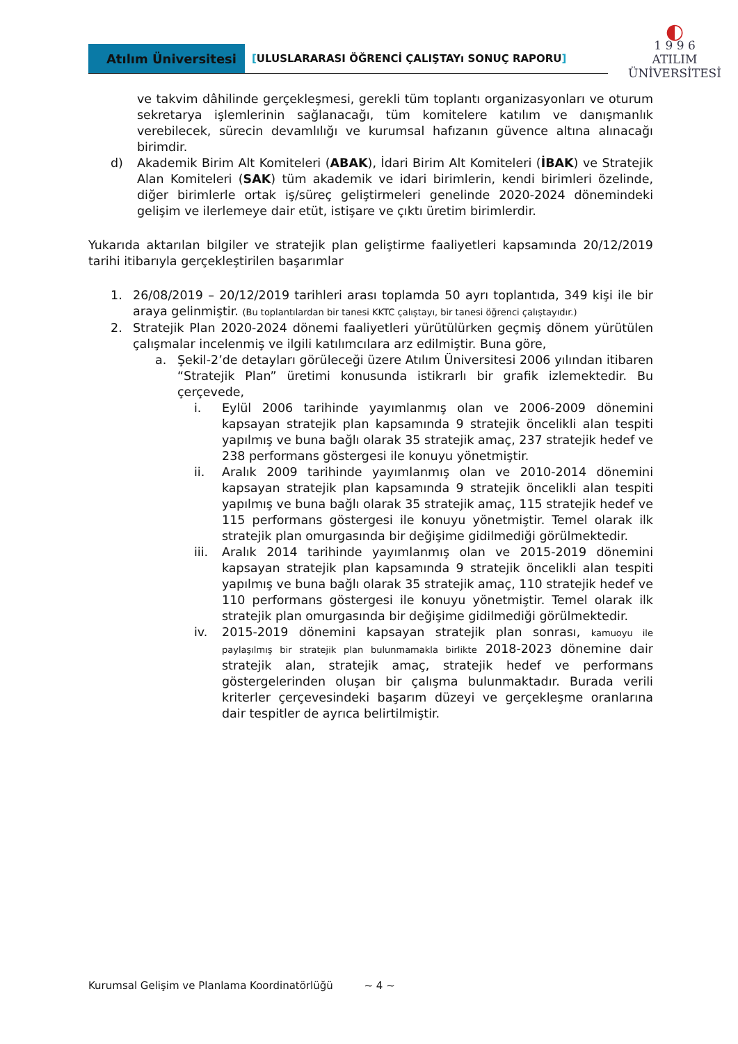Atılım Üniversitesi
[ULUSLARARASI ÖĞRENCİ ÇALIŞTAYı SONUÇ RAPORU]
◐
1 9 9 6
ATILIM
ÜNİVERSİTESİ
ve takvim dâhilinde gerçekleşmesi, gerekli tüm toplantı organizasyonları ve oturum sekretarya işlemlerinin sağlanacağı, tüm komitelere katılım ve danışmanlık verebilecek, sürecin devamlılığı ve kurumsal hafızanın güvence altına alınacağı birimdir.
d) Akademik Birim Alt Komiteleri (ABAK), İdari Birim Alt Komiteleri (İBAK) ve Stratejik Alan Komiteleri (SAK) tüm akademik ve idari birimlerin, kendi birimleri özelinde, diğer birimlerle ortak iş/süreç geliştirmeleri genelinde 2020-2024 dönemindeki gelişim ve ilerlemeye dair etüt, istişare ve çıktı üretim birimlerdir.
Yukarıda aktarılan bilgiler ve stratejik plan geliştirme faaliyetleri kapsamında 20/12/2019 tarihi itibarıyla gerçekleştirilen başarımlar
1. 26/08/2019 – 20/12/2019 tarihleri arası toplamda 50 ayrı toplantıda, 349 kişi ile bir araya gelinmiştir. (Bu toplantılardan bir tanesi KKTC çalıştayı, bir tanesi öğrenci çalıştayıdır.)
2. Stratejik Plan 2020-2024 dönemi faaliyetleri yürütülürken geçmiş dönem yürütülen çalışmalar incelenmiş ve ilgili katılımcılara arz edilmiştir. Buna göre,
a. Şekil-2’de detayları görüleceği üzere Atılım Üniversitesi 2006 yılından itibaren “Stratejik Plan” üretimi konusunda istikrarlı bir grafik izlemektedir. Bu çerçevede,
i. Eylül 2006 tarihinde yayımlanmış olan ve 2006-2009 dönemini kapsayan stratejik plan kapsamında 9 stratejik öncelikli alan tespiti yapılmış ve buna bağlı olarak 35 stratejik amaç, 237 stratejik hedef ve 238 performans göstergesi ile konuyu yönetmiştir.
ii. Aralık 2009 tarihinde yayımlanmış olan ve 2010-2014 dönemini kapsayan stratejik plan kapsamında 9 stratejik öncelikli alan tespiti yapılmış ve buna bağlı olarak 35 stratejik amaç, 115 stratejik hedef ve 115 performans göstergesi ile konuyu yönetmiştir. Temel olarak ilk stratejik plan omurgasında bir değişime gidilmediği görülmektedir.
iii.
Aralık 2014 tarihinde yayımlanmış olan ve 2015-2019 dönemini kapsayan stratejik plan kapsamında 9 stratejik öncelikli alan tespiti yapılmış ve buna bağlı olarak 35 stratejik amaç, 110 stratejik hedef ve 110 performans göstergesi ile konuyu yönetmiştir. Temel olarak ilk stratejik plan omurgasında bir değişime gidilmediği görülmektedir.
iv. 2015-2019 dönemini kapsayan stratejik plan sonrası, kamuoyu ile paylaşılmış bir stratejik plan bulunmamakla birlikte 2018-2023 dönemine dair stratejik alan, stratejik amaç, stratejik hedef ve performans göstergelerinden oluşan bir çalışma bulunmaktadır. Burada verili kriterler çerçevesindeki başarım düzeyi ve gerçekleşme oranlarına dair tespitler de ayrıca belirtilmiştir.
Kurumsal Gelişim ve Planlama Koordinatörlüğü ~ 4 ~